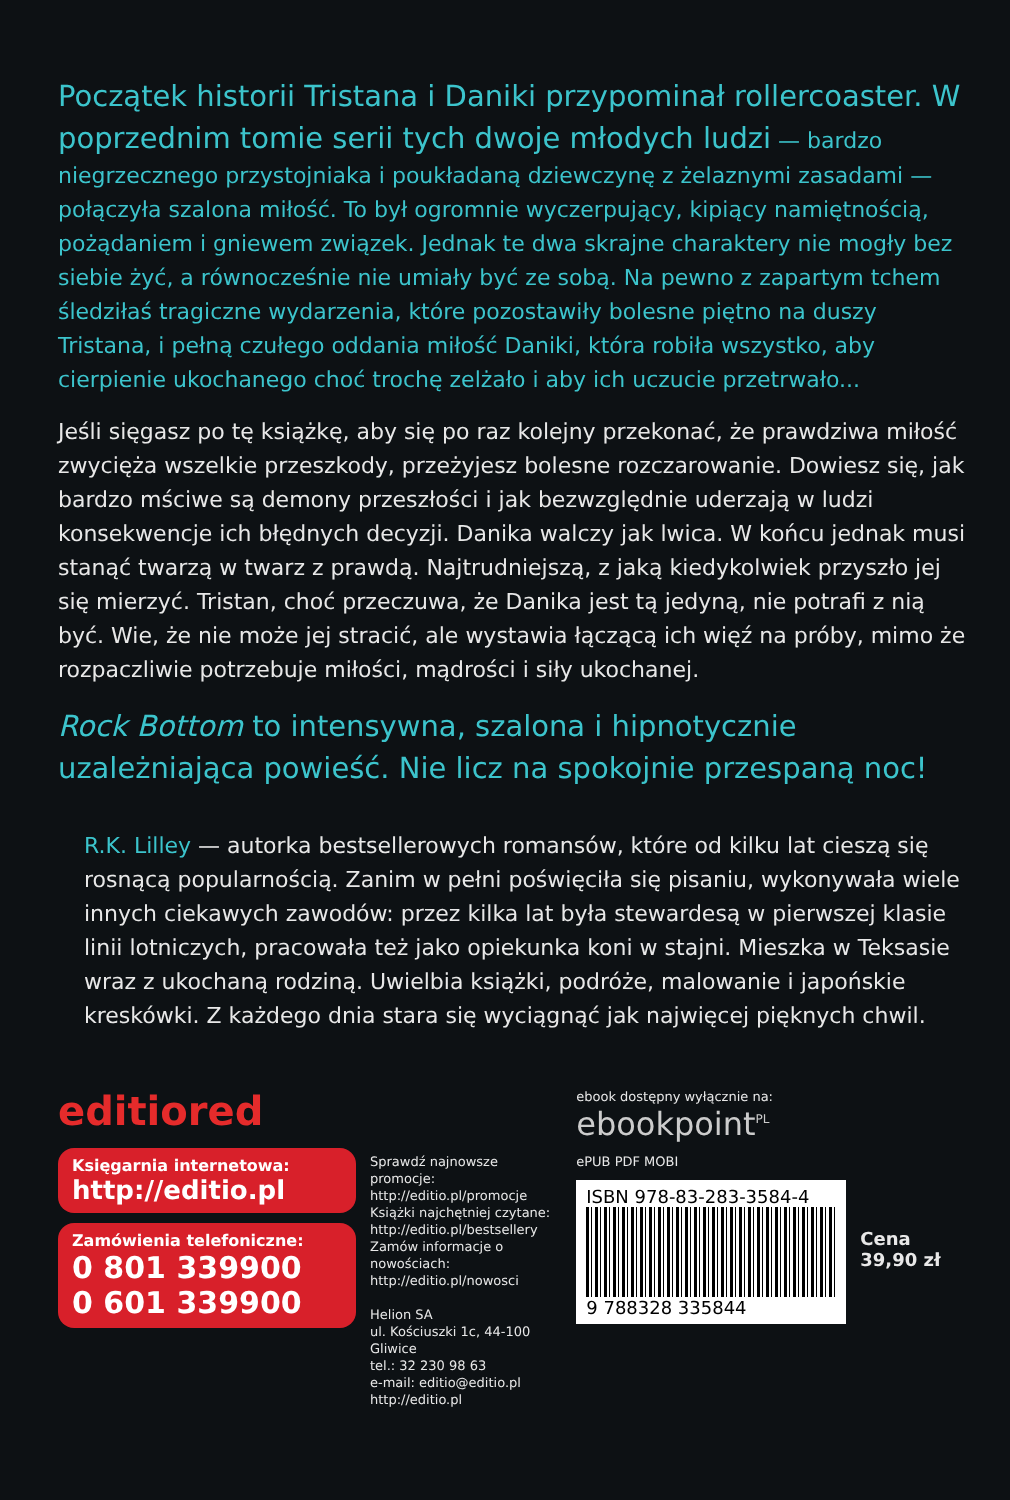Początek historii Tristana i Daniki przypominał rollercoaster. W poprzednim tomie serii tych dwoje młodych ludzi — bardzo niegrzecznego przystojniaka i poukładaną dziewczynę z żelaznymi zasadami — połączyła szalona miłość. To był ogromnie wyczerpujący, kipiący namiętno­ścią, pożądaniem i gniewem związek. Jednak te dwa skrajne charaktery nie mogły bez siebie żyć, a równocześnie nie umiały być ze sobą. Na pewno z zapartym tchem śledziłaś tragiczne wydarzenia, które pozostawiły bolesne piętno na duszy Tristana, i pełną czułego oddania miłość Daniki, która robiła wszystko, aby cierpienie ukochanego choć trochę zelżało i aby ich uczucie przetrwało...
Jeśli sięgasz po tę książkę, aby się po raz kolejny przekonać, że prawdziwa miłość zwycięża wszelkie przeszkody, przeżyjesz bolesne rozczarowanie. Dowiesz się, jak bardzo mściwe są demony przeszłości i jak bezwzględnie uderzają w ludzi konsekwencje ich błędnych decyzji. Danika walczy jak lwica. W końcu jednak musi stanąć twarzą w twarz z prawdą. Najtrudniejszą, z jaką kiedykolwiek przyszło jej się mierzyć. Tristan, choć przeczuwa, że Danika jest tą jedyną, nie potrafi z nią być. Wie, że nie może jej stracić, ale wystawia łączącą ich więź na próby, mimo że rozpaczliwie potrzebuje miłości, mądrości i siły ukochanej.
Rock Bottom to intensywna, szalona i hipnotycznie uzależniająca powieść. Nie licz na spokojnie przespaną noc!
R.K. Lilley — autorka bestsellerowych romansów, które od kilku lat cieszą się rosnącą popularnością. Zanim w pełni poświęciła się pisaniu, wykonywała wiele innych ciekawych zawodów: przez kilka lat była stewardesą w pierwszej klasie linii lotniczych, pracowała też jako opiekunka koni w stajni. Mieszka w Teksasie wraz z ukochaną rodziną. Uwielbia książki, podróże, malowanie i japońskie kreskówki. Z każdego dnia stara się wyciągnąć jak najwięcej pięknych chwil.
editiored
Księgarnia internetowa:
http://editio.pl
Zamówienia telefoniczne:
0 801 339900
0 601 339900
Sprawdź najnowsze promocje:
http://editio.pl/promocje
Książki najchętniej czytane:
http://editio.pl/bestsellery
Zamów informacje o nowościach:
http://editio.pl/nowosci
Helion SA
ul. Kościuszki 1c, 44-100 Gliwice
tel.: 32 230 98 63
e-mail: editio@editio.pl
http://editio.pl
ebook dostępny wyłącznie na:
ebookpoint<sup>PL</sup>
ePUB PDF MOBI
ISBN 978-83-283-3584-4
9 788328 335844
Cena 39,90 zł